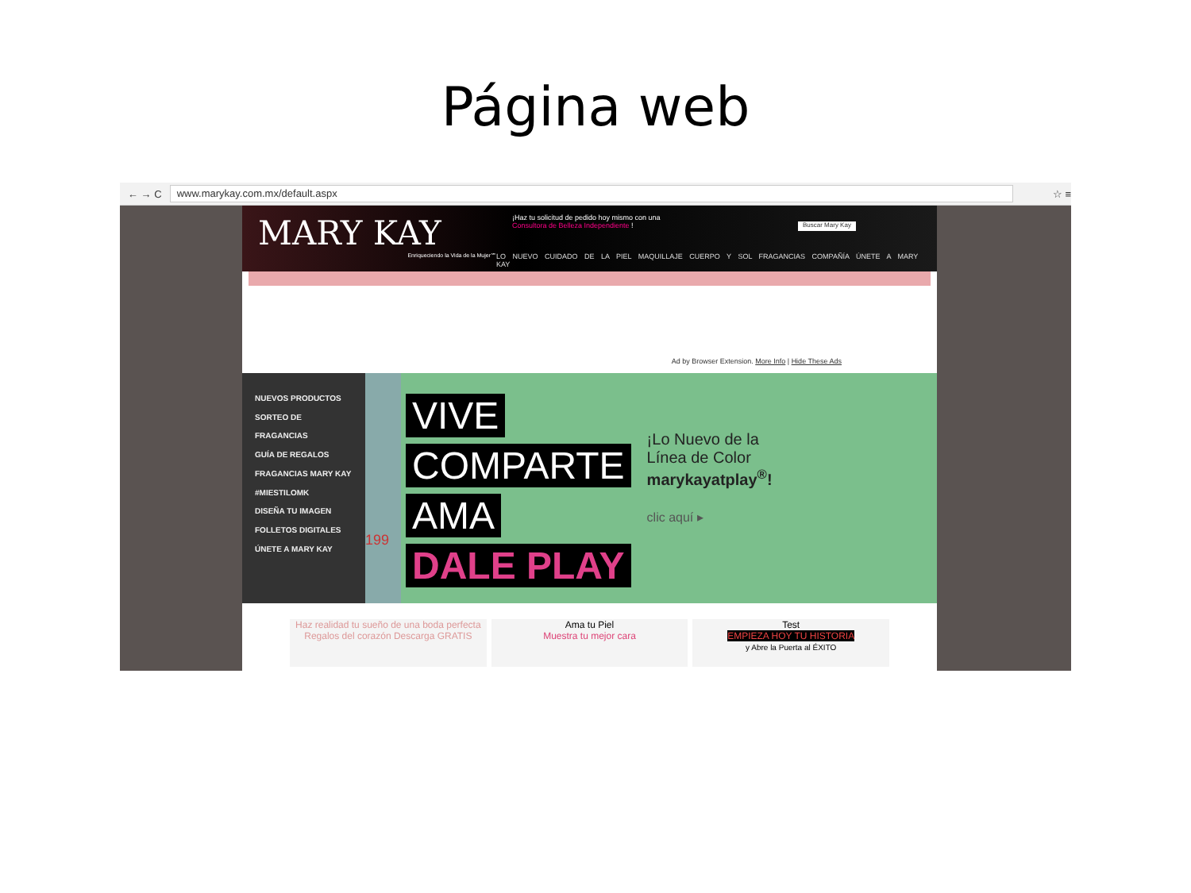Página web
← → C
www.marykay.com.mx/default.aspx
☆ ≡
MARY KAY
Enriqueciendo la Vida de la Mujer℠
¡Haz tu solicitud de pedido hoy mismo con una
Consultora de Belleza Independiente !
Buscar Mary Kay
LO NUEVO CUIDADO DE LA PIEL MAQUILLAJE CUERPO Y SOL FRAGANCIAS COMPAÑÍA ÚNETE A MARY KAY
Ad by Browser Extension. More Info | Hide These Ads
NUEVOS PRODUCTOS
SORTEO DE FRAGANCIAS
GUÍA DE REGALOS
FRAGANCIAS MARY KAY
#MIESTILOMK
DISEÑA TU IMAGEN
FOLLETOS DIGITALES
ÚNETE A MARY KAY
199
VIVE
COMPARTE
AMA
DALE PLAY
¡Lo Nuevo de la
Línea de Color
marykayatplay<sup>®</sup>!
clic aquí ▸
Haz realidad tu sueño de una boda perfecta Regalos del corazón Descarga GRATIS
Ama tu Piel
Muestra tu mejor cara
Test
EMPIEZA HOY TU HISTORIA
y Abre la Puerta al ÉXITO